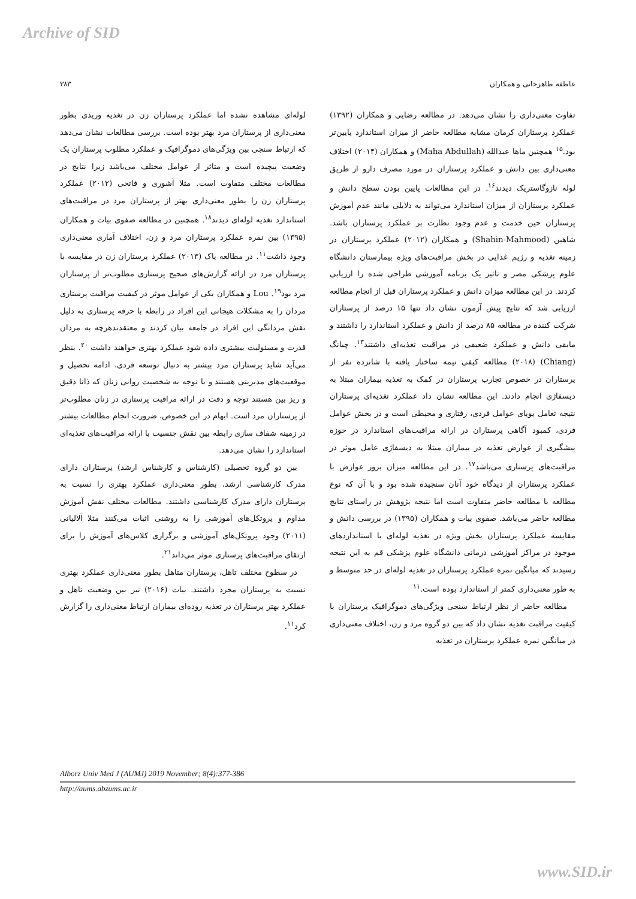Archive of SID
عاطفه طاهرخانی و همکاران ۳۸۳
تفاوت معنی‌داری را نشان می‌دهد. در مطالعه رضایی و همکاران (۱۳۹۲) عملکرد پرستاران کرمان مشابه مطالعه حاضر از میزان استاندارد پایین‌تر بود.<sup>۱۵</sup> همچنین ماها عبدالله (Maha Abdullah) و همکاران (۲۰۱۴) اختلاف معنی‌داری بین دانش و عملکرد پرستاران در مورد مصرف دارو از طریق لوله نازوگاستریک دیدند<sup>۱۶</sup>. در این مطالعات پایین بودن سطح دانش و عملکرد پرستاران از میزان استاندارد می‌تواند به دلایلی مانند عدم آموزش پرستاران حین خدمت و عدم وجود نظارت بر عملکرد پرستاران باشد. شاهین (Shahin-Mahmood) و همکاران (۲۰۱۲) عملکرد پرستاران در زمینه تغذیه و رژیم غذایی در بخش مراقبت‌های ویژه بیمارستان دانشگاه علوم پزشکی مصر و تاثیر یک برنامه آموزشی طراحی شده را ارزیابی کردند. در این مطالعه میزان دانش و عملکرد پرستاران قبل از انجام مطالعه ارزیابی شد که نتایج پیش آزمون نشان داد تنها ۱۵ درصد از پرستاران شرکت کننده در مطالعه ۸۵ درصد از دانش و عملکرد استاندارد را داشتند و مابقی دانش و عملکرد ضعیفی در مراقبت تغذیه‌ای داشتند<sup>۱۳</sup>. چیانگ (Chiang) (۲۰۱۸) مطالعه کیفی نیمه ساختار یافته با شانزده نفر از پرستاران در خصوص تجارب پرستاران در کمک به تغذیه بیماران مبتلا به دیسفاژی انجام دادند. این مطالعه نشان داد عملکرد تغذیه‌ای پرستاران نتیجه تعامل پویای عوامل فردی، رفتاری و محیطی است و در بخش عوامل فردی، کمبود آگاهی پرستاران در ارائه مراقبت‌های استاندارد در حوزه پیشگیری از عوارض تغذیه در بیماران مبتلا به دیسفاژی عامل موثر در مراقبت‌های پرستاری می‌باشد<sup>۱۷</sup>. در این مطالعه میزان بروز عوارض با عملکرد پرستاران از دیدگاه خود آنان سنجیده شده بود و با آن که نوع مطالعه با مطالعه حاضر متفاوت است اما نتیجه پژوهش در راستای نتایج مطالعه حاضر می‌باشد. صفوی بیات و همکاران (۱۳۹۵) در بررسی دانش و مقایسه عملکرد پرستاران بخش ویژه در تغذیه لوله‌ای با استانداردهای موجود در مراکز آموزشی درمانی دانشگاه علوم پزشکی قم به این نتیجه رسیدند که میانگین نمره عملکرد پرستاران در تغذیه لوله‌ای در حد متوسط و به طور معنی‌داری کمتر از استاندارد بوده است.<sup>۱۱</sup>
مطالعه حاضر از نظر ارتباط سنجی ویژگی‌های دموگرافیک پرستاران با کیفیت مراقبت تغذیه نشان داد که بین دو گروه مرد و زن، اختلاف معنی‌داری در میانگین نمره عملکرد پرستاران در تغذیه
لوله‌ای مشاهده نشده اما عملکرد پرستاران زن در تغذیه وریدی بطور معنی‌داری از پرستاران مرد بهتر بوده است. بررسی مطالعات نشان می‌دهد که ارتباط سنجی بین ویژگی‌های دموگرافیک و عملکرد مطلوب پرستاران یک وضعیت پیچیده است و متاثر از عوامل مختلف می‌باشد زیرا نتایج در مطالعات مختلف متفاوت است. مثلا آشوری و فاتحی (۲۰۱۲) عملکرد پرستاران زن را بطور معنی‌داری بهتر از پرستاران مرد در مراقبت‌های استاندارد تغذیه لوله‌ای دیدند<sup>۱۸</sup>. همچنین در مطالعه صفوی بیات و همکاران (۱۳۹۵) بین نمره عملکرد پرستاران مرد و زن، اختلاف آماری معنی‌داری وجود داشت<sup>۱۱</sup>. در مطالعه پاک (۲۰۱۳) عملکرد پرستاران زن در مقایسه با پرستاران مرد در ارائه گزارش‌های صحیح پرستاری مطلوب‌تر از پرستاران مرد بود<sup>۱۹</sup>. Lou و همکاران یکی از عوامل موثر در کیفیت مراقبت پرستاری مردان را به مشکلات هیجانی این افراد در رابطه با حرفه پرستاری به دلیل نقش مردانگی این افراد در جامعه بیان کردند و معتقدندهرچه به مردان قدرت و مسئولیت بیشتری داده شود عملکرد بهتری خواهند داشت <sup>۲۰</sup>. بنظر می‌آید شاید پرستاران مرد بیشتر به دنبال توسعه فردی، ادامه تحصیل و موقعیت‌های مدیریتی هستند و با توجه به شخصیت روانی زنان که ذاتا دقیق و ریز بین هستند توجه و دقت در ارائه مراقبت پرستاری در زنان مطلوب‌تر از پرستاران مرد است. ابهام در این خصوص، ضرورت انجام مطالعات بیشتر در زمینه شفاف سازی رابطه بین نقش جنسیت با ارائه مراقبت‌های تغذیه‌ای استاندارد را نشان می‌دهد.
بین دو گروه تحصیلی (کارشناس و کارشناس ارشد) پرستاران دارای مدرک کارشناسی ارشد، بطور معنی‌داری عملکرد بهتری را نسبت به پرستاران دارای مدرک کارشناسی داشتند. مطالعات مختلف نقش آموزش مداوم و پروتکل‌های آموزشی را به روشنی اثبات می‌کنند مثلا آلالیانی (۲۰۱۱) وجود پروتکل‌های آموزشی و برگزاری کلاس‌های آموزش را برای ارتقای مراقبت‌های پرستاری موثر می‌داند<sup>۲۱</sup>.
در سطوح مختلف تاهل، پرستاران متاهل بطور معنی‌داری عملکرد بهتری نسبت به پرستاران مجرد داشتند. بیات (۲۰۱۶) نیز بین وضعیت تاهل و عملکرد بهتر پرستاران در تغذیه روده‌ای بیماران ارتباط معنی‌داری را گزارش کرد<sup>۱۱</sup>.
Alborz Univ Med J (AUMJ) 2019 November; 8(4):377-386
http://aums.abzums.ac.ir
www.SID.ir